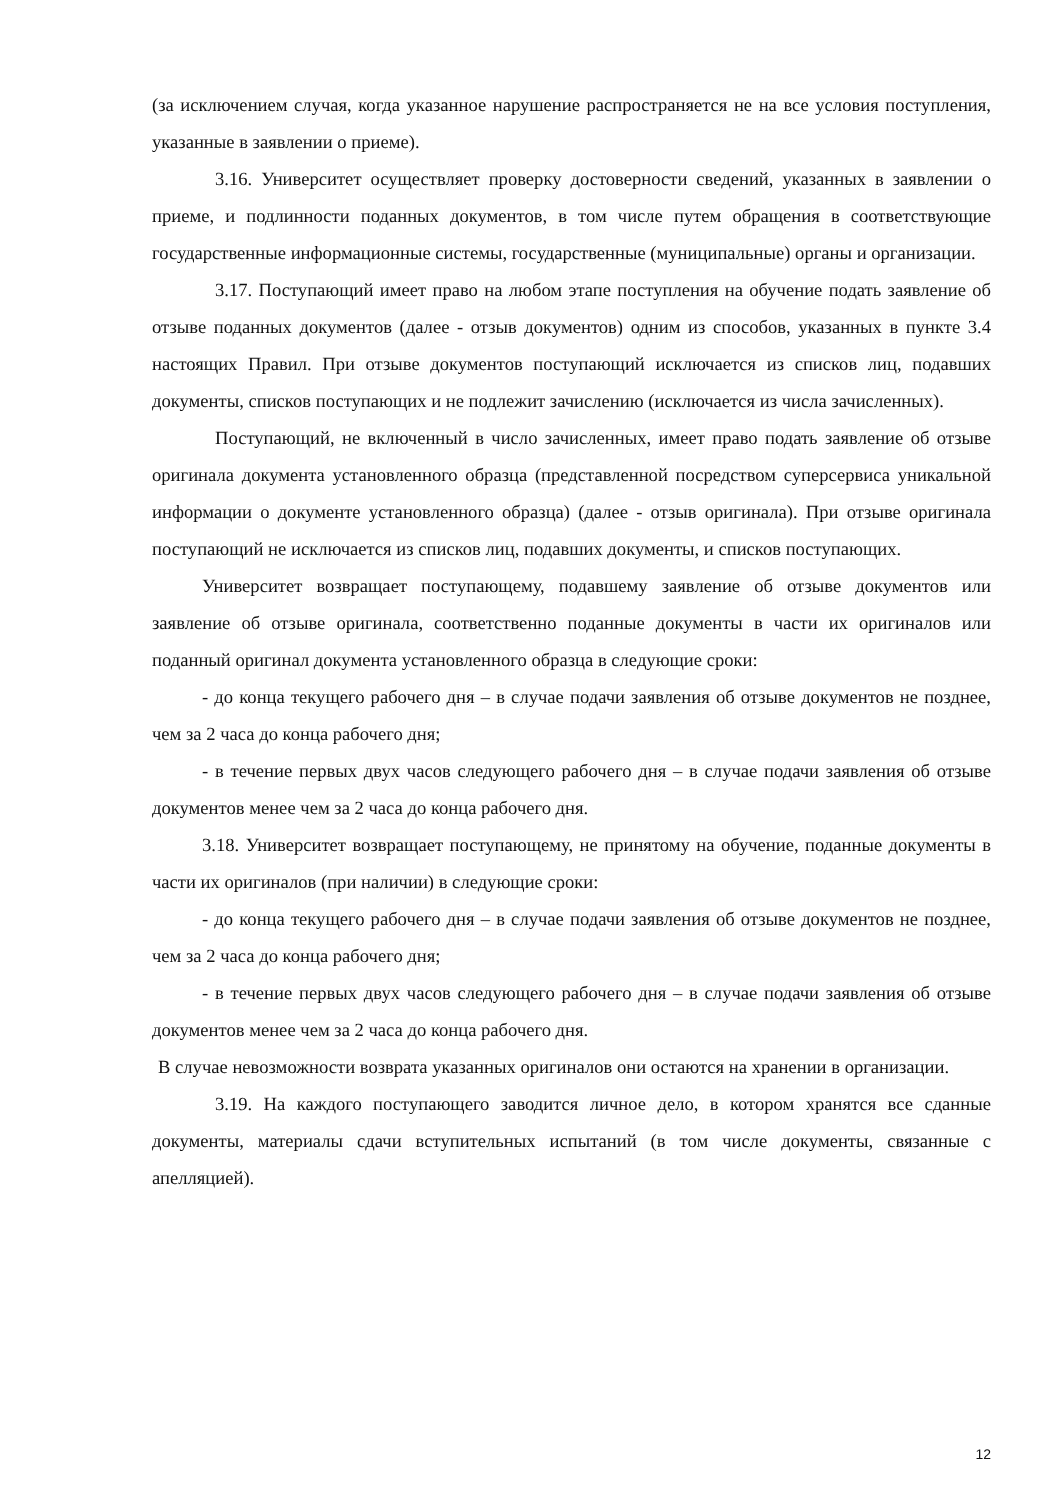(за исключением случая, когда указанное нарушение распространяется не на все условия поступления, указанные в заявлении о приеме).
3.16. Университет осуществляет проверку достоверности сведений, указанных в заявлении о приеме, и подлинности поданных документов, в том числе путем обращения в соответствующие государственные информационные системы, государственные (муниципальные) органы и организации.
3.17. Поступающий имеет право на любом этапе поступления на обучение подать заявление об отзыве поданных документов (далее - отзыв документов) одним из способов, указанных в пункте 3.4 настоящих Правил. При отзыве документов поступающий исключается из списков лиц, подавших документы, списков поступающих и не подлежит зачислению (исключается из числа зачисленных).
Поступающий, не включенный в число зачисленных, имеет право подать заявление об отзыве оригинала документа установленного образца (представленной посредством суперсервиса уникальной информации о документе установленного образца) (далее - отзыв оригинала). При отзыве оригинала поступающий не исключается из списков лиц, подавших документы, и списков поступающих.
Университет возвращает поступающему, подавшему заявление об отзыве документов или заявление об отзыве оригинала, соответственно поданные документы в части их оригиналов или поданный оригинал документа установленного образца в следующие сроки:
- до конца текущего рабочего дня – в случае подачи заявления об отзыве документов не позднее, чем за 2 часа до конца рабочего дня;
- в течение первых двух часов следующего рабочего дня – в случае подачи заявления об отзыве документов менее чем за 2 часа до конца рабочего дня.
3.18. Университет возвращает поступающему, не принятому на обучение, поданные документы в части их оригиналов (при наличии) в следующие сроки:
- до конца текущего рабочего дня – в случае подачи заявления об отзыве документов не позднее, чем за 2 часа до конца рабочего дня;
- в течение первых двух часов следующего рабочего дня – в случае подачи заявления об отзыве документов менее чем за 2 часа до конца рабочего дня.
В случае невозможности возврата указанных оригиналов они остаются на хранении в организации.
3.19. На каждого поступающего заводится личное дело, в котором хранятся все сданные документы, материалы сдачи вступительных испытаний (в том числе документы, связанные с апелляцией).
12